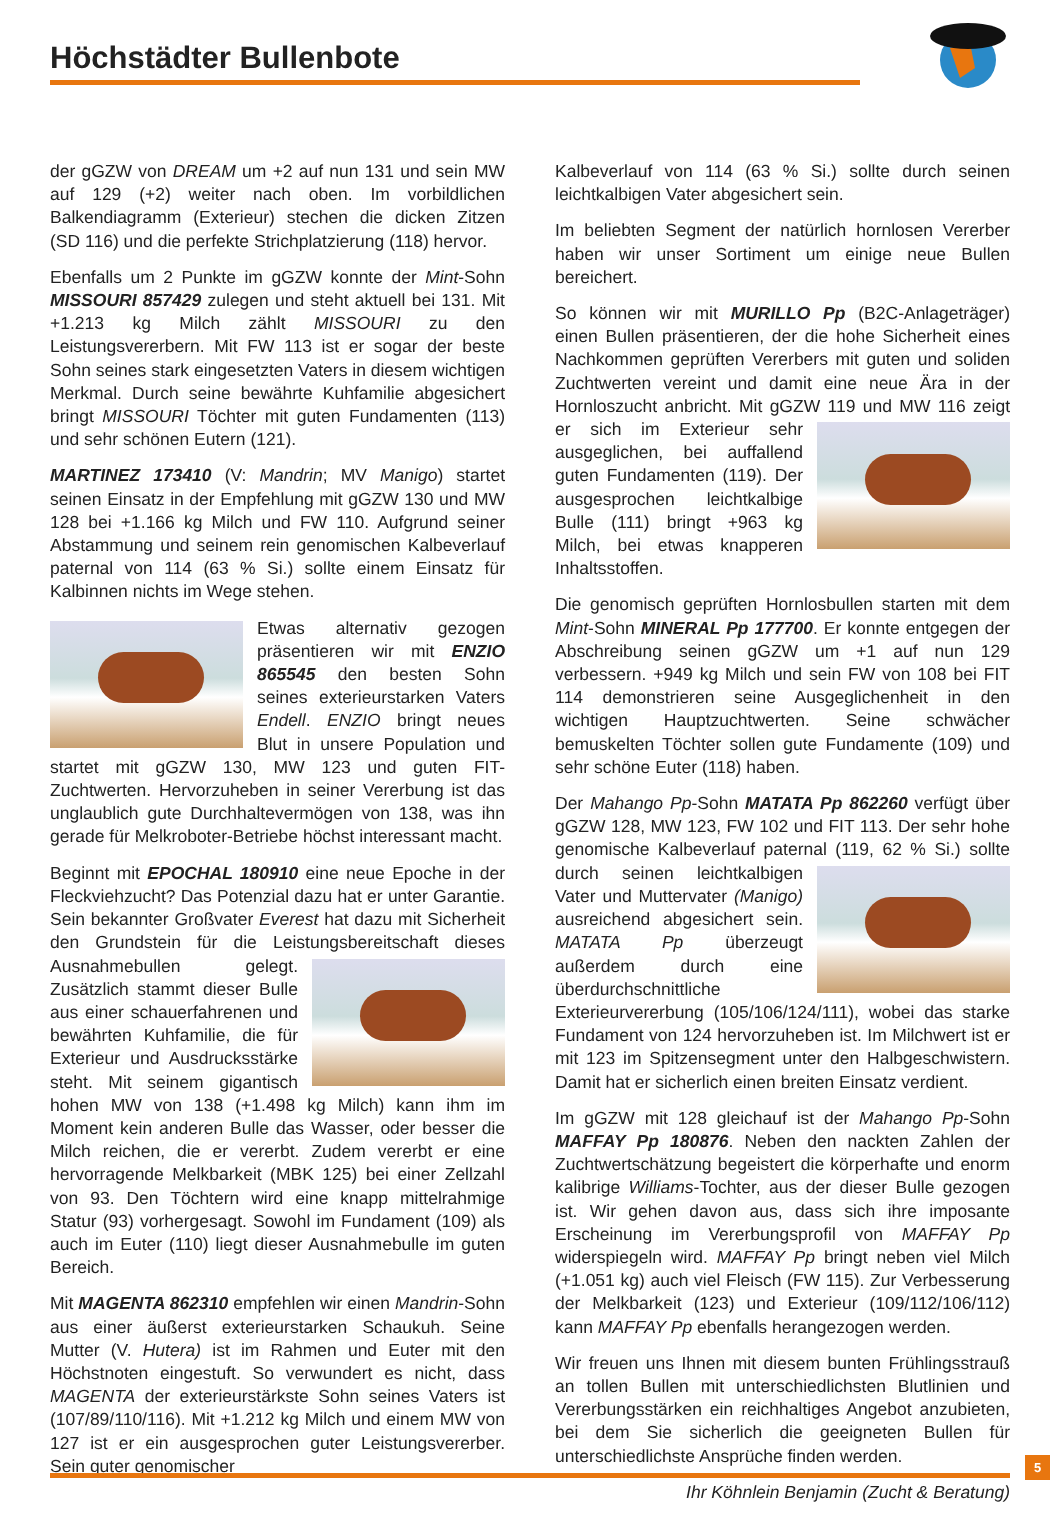Höchstädter Bullenbote
der gGZW von DREAM um +2 auf nun 131 und sein MW auf 129 (+2) weiter nach oben. Im vorbildlichen Balkendiagramm (Exterieur) stechen die dicken Zitzen (SD 116) und die perfekte Strichplatzierung (118) hervor.
Ebenfalls um 2 Punkte im gGZW konnte der Mint-Sohn MISSOURI 857429 zulegen und steht aktuell bei 131. Mit +1.213 kg Milch zählt MISSOURI zu den Leistungsvererbern. Mit FW 113 ist er sogar der beste Sohn seines stark eingesetzten Vaters in diesem wichtigen Merkmal. Durch seine bewährte Kuhfamilie abgesichert bringt MISSOURI Töchter mit guten Fundamenten (113) und sehr schönen Eutern (121).
MARTINEZ 173410 (V: Mandrin; MV Manigo) startet seinen Einsatz in der Empfehlung mit gGZW 130 und MW 128 bei +1.166 kg Milch und FW 110. Aufgrund seiner Abstammung und seinem rein genomischen Kalbeverlauf paternal von 114 (63 % Si.) sollte einem Einsatz für Kalbinnen nichts im Wege stehen.
Etwas alternativ gezogen präsentieren wir mit ENZIO 865545 den besten Sohn seines exterieurstarken Vaters Endell. ENZIO bringt neues Blut in unsere Population und startet mit gGZW 130, MW 123 und guten FIT-Zuchtwerten. Hervorzuheben in seiner Vererbung ist das unglaublich gute Durchhaltevermögen von 138, was ihn gerade für Melkroboter-Betriebe höchst interessant macht.
Beginnt mit EPOCHAL 180910 eine neue Epoche in der Fleckviehzucht? Das Potenzial dazu hat er unter Garantie. Sein bekannter Großvater Everest hat dazu mit Sicherheit den Grundstein für die Leistungsbereitschaft dieses Aus nahmebullen gelegt. Zusätzlich stammt dieser Bulle aus einer schauerfahrenen und bewährten Kuhfamilie, die für Exterieur und Ausdrucksstärke steht. Mit seinem gigantisch hohen MW von 138 (+1.498 kg Milch) kann ihm im Moment kein anderen Bulle das Wasser, oder besser die Milch reichen, die er vererbt. Zudem vererbt er eine hervorragende Melkbarkeit (MBK 125) bei einer Zellzahl von 93. Den Töchtern wird eine knapp mittelrahmige Statur (93) vorhergesagt. Sowohl im Fundament (109) als auch im Euter (110) liegt dieser Ausnahmebulle im guten Bereich.
Mit MAGENTA 862310 empfehlen wir einen Mandrin-Sohn aus einer äußerst exterieurstarken Schaukuh. Seine Mutter (V. Hutera) ist im Rahmen und Euter mit den Höchstnoten eingestuft. So verwundert es nicht, dass MAGENTA der exterieurstärkste Sohn seines Vaters ist (107/89/110/116). Mit +1.212 kg Milch und einem MW von 127 ist er ein ausgesprochen guter Leistungsvererber. Sein guter genomischer
Kalbeverlauf von 114 (63 % Si.) sollte durch seinen leichtkalbigen Vater abgesichert sein.
Im beliebten Segment der natürlich hornlosen Vererber haben wir unser Sortiment um einige neue Bullen bereichert.
So können wir mit MURILLO Pp (B2C-Anlageträger) einen Bullen präsentieren, der die hohe Sicherheit eines Nachkommen geprüften Vererbers mit guten und soliden Zuchtwerten vereint und damit eine neue Ära in der Hornloszucht anbricht. Mit gGZW 119 und MW 116 zeigt er sich im Exte rieur sehr ausgeglichen, bei auffallend guten Fundamenten (119). Der ausgesprochen leichtkalbige Bulle (111) bringt +963 kg Milch, bei etwas knapperen Inhaltsstoffen.
Die genomisch geprüften Hornlosbullen starten mit dem Mint-Sohn MINERAL Pp 177700. Er konnte entgegen der Abschreibung seinen gGZW um +1 auf nun 129 verbessern. +949 kg Milch und sein FW von 108 bei FIT 114 demonstrieren seine Ausgeglichenheit in den wichtigen Hauptzuchtwerten. Seine schwächer bemuskelten Töchter sollen gute Fundamente (109) und sehr schöne Euter (118) haben.
Der Mahango Pp-Sohn MATATA Pp 862260 verfügt über gGZW 128, MW 123, FW 102 und FIT 113. Der sehr hohe genomische Kalbeverlauf paternal (119, 62 % Si.) sollte durch seinen leichtkalbigen Vater und Muttervater (Manigo) ausreichend abgesichert sein. MATATA Pp überzeugt außerdem durch eine überdurchschnittliche Exterieurvererbung (105/106/124/111), wobei das starke Fundament von 124 hervorzuheben ist. Im Milchwert ist er mit 123 im Spitzensegment unter den Halbgeschwistern. Damit hat er sicherlich einen breiten Einsatz verdient.
Im gGZW mit 128 gleichauf ist der Mahango Pp-Sohn MAFFAY Pp 180876. Neben den nackten Zahlen der Zuchtwertschätzung begeistert die körperhafte und enorm kalibrige Williams-Tochter, aus der dieser Bulle gezogen ist. Wir gehen davon aus, dass sich ihre imposante Erscheinung im Vererbungsprofil von MAFFAY Pp widerspiegeln wird. MAFFAY Pp bringt neben viel Milch (+1.051 kg) auch viel Fleisch (FW 115). Zur Verbesserung der Melkbarkeit (123) und Exterieur (109/112/106/112) kann MAFFAY Pp ebenfalls herangezogen werden.
Wir freuen uns Ihnen mit diesem bunten Frühlingsstrauß an tollen Bullen mit unterschiedlichsten Blutlinien und Vererbungsstärken ein reichhaltiges Angebot anzubieten, bei dem Sie sicherlich die geeigneten Bullen für unterschiedlichste Ansprüche finden werden.
Ihr Köhnlein Benjamin (Zucht & Beratung)
5